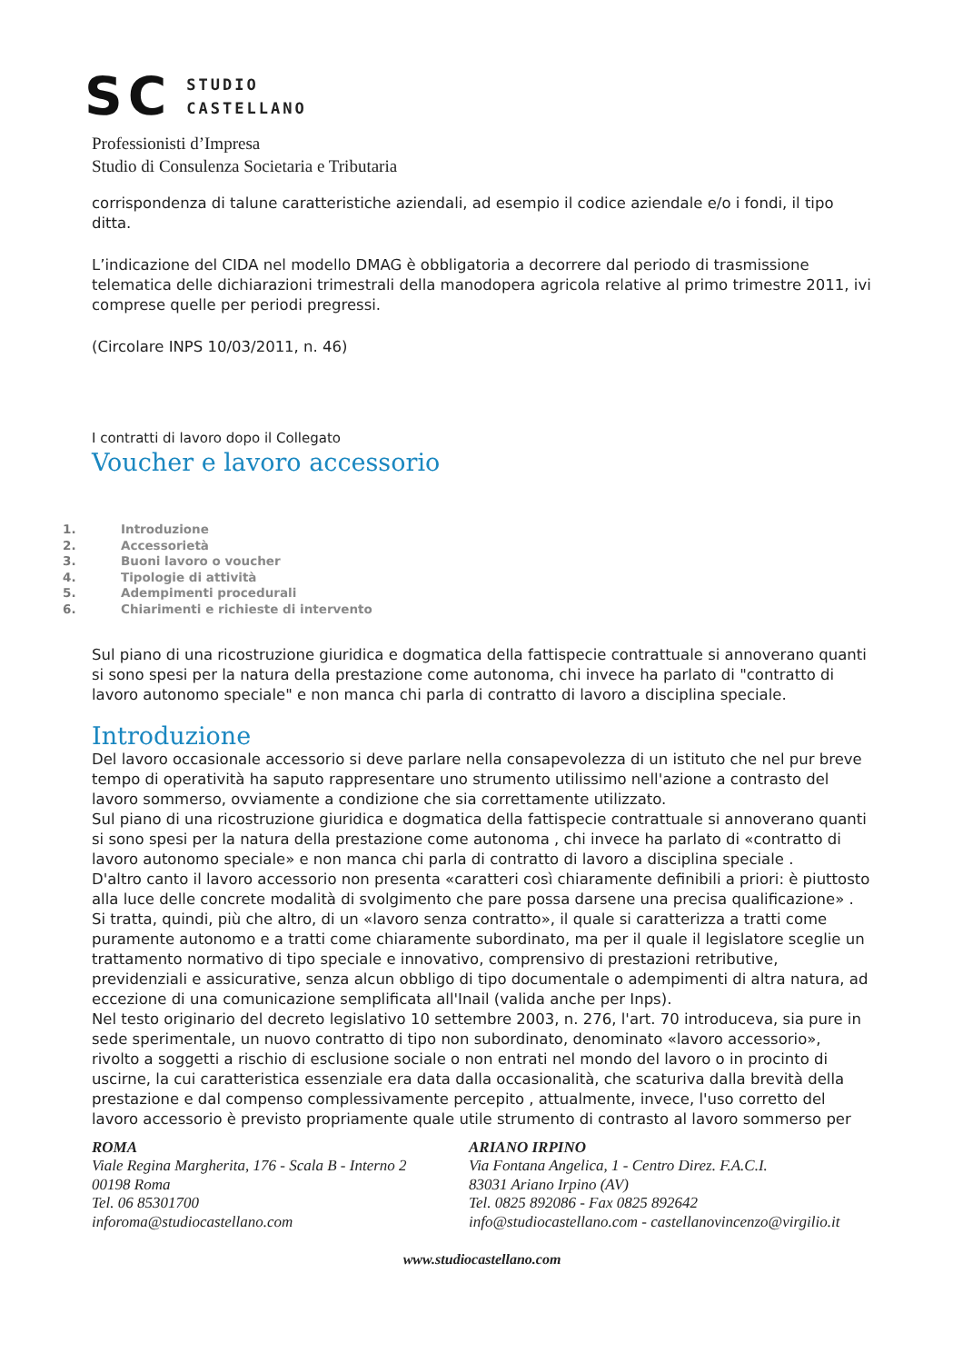SC STUDIO
CASTELLANO
Professionisti d’Impresa
Studio di Consulenza Societaria e Tributaria
corrispondenza di talune caratteristiche aziendali, ad esempio il codice aziendale e/o i fondi, il tipo ditta.
L’indicazione del CIDA nel modello DMAG è obbligatoria a decorrere dal periodo di trasmissione telematica delle dichiarazioni trimestrali della manodopera agricola relative al primo trimestre 2011, ivi comprese quelle per periodi pregressi.
(Circolare INPS 10/03/2011, n. 46)
I contratti di lavoro dopo il Collegato
Voucher e lavoro accessorio
1. Introduzione
2. Accessorietà
3. Buoni lavoro o voucher
4. Tipologie di attività
5. Adempimenti procedurali
6. Chiarimenti e richieste di intervento
Sul piano di una ricostruzione giuridica e dogmatica della fattispecie contrattuale si annoverano quanti si sono spesi per la natura della prestazione come autonoma, chi invece ha parlato di "contratto di lavoro autonomo speciale" e non manca chi parla di contratto di lavoro a disciplina speciale.
Introduzione
Del lavoro occasionale accessorio si deve parlare nella consapevolezza di un istituto che nel pur breve tempo di operatività ha saputo rappresentare uno strumento utilissimo nell'azione a contrasto del lavoro sommerso, ovviamente a condizione che sia correttamente utilizzato.
Sul piano di una ricostruzione giuridica e dogmatica della fattispecie contrattuale si annoverano quanti si sono spesi per la natura della prestazione come autonoma , chi invece ha parlato di «contratto di lavoro autonomo speciale» e non manca chi parla di contratto di lavoro a disciplina speciale .
D'altro canto il lavoro accessorio non presenta «caratteri così chiaramente definibili a priori: è piuttosto alla luce delle concrete modalità di svolgimento che pare possa darsene una precisa qualificazione» . Si tratta, quindi, più che altro, di un «lavoro senza contratto», il quale si caratterizza a tratti come puramente autonomo e a tratti come chiaramente subordinato, ma per il quale il legislatore sceglie un trattamento normativo di tipo speciale e innovativo, comprensivo di prestazioni retributive, previdenziali e assicurative, senza alcun obbligo di tipo documentale o adempimenti di altra natura, ad eccezione di una comunicazione semplificata all'Inail (valida anche per Inps).
Nel testo originario del decreto legislativo 10 settembre 2003, n. 276, l'art. 70 introduceva, sia pure in sede sperimentale, un nuovo contratto di tipo non subordinato, denominato «lavoro accessorio», rivolto a soggetti a rischio di esclusione sociale o non entrati nel mondo del lavoro o in procinto di uscirne, la cui caratteristica essenziale era data dalla occasionalità, che scaturiva dalla brevità della prestazione e dal compenso complessivamente percepito , attualmente, invece, l'uso corretto del lavoro accessorio è previsto propriamente quale utile strumento di contrasto al lavoro sommerso per
ROMA
Viale Regina Margherita, 176 - Scala B - Interno 2
00198 Roma
Tel. 06 85301700
inforoma@studiocastellano.com
ARIANO IRPINO
Via Fontana Angelica, 1 - Centro Direz. F.A.C.I.
83031 Ariano Irpino (AV)
Tel. 0825 892086 - Fax 0825 892642
info@studiocastellano.com - castellanovincenzo@virgilio.it
www.studiocastellano.com